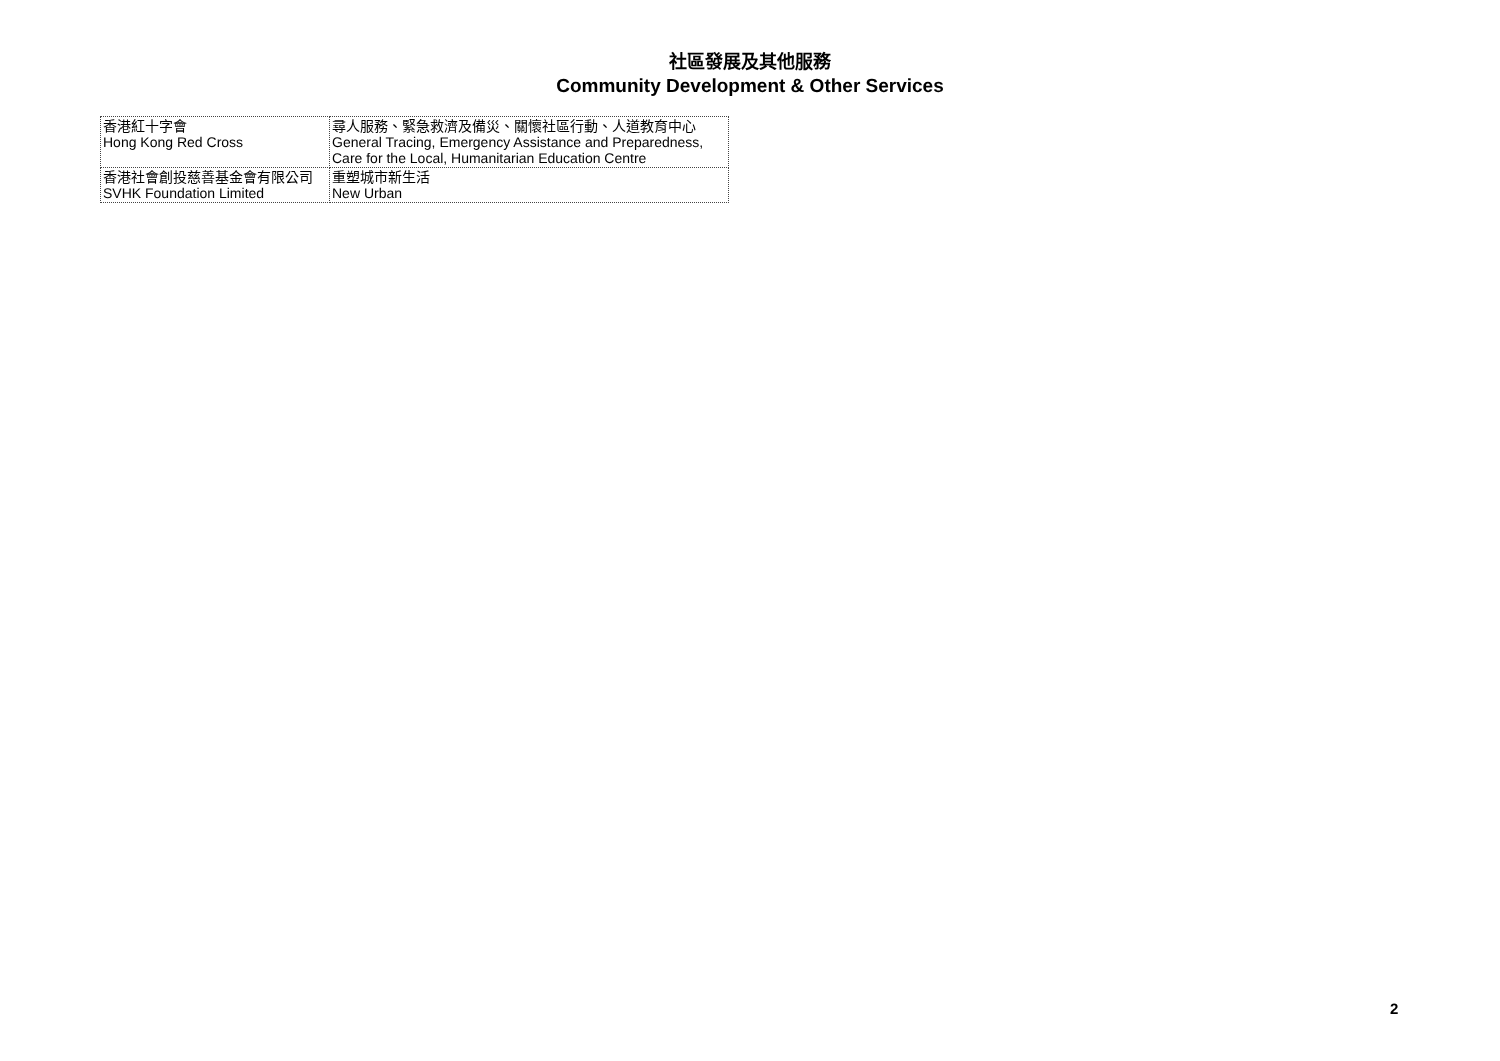社區發展及其他服務
Community Development & Other Services
| 香港紅十字會 Hong Kong Red Cross | 尋人服務、緊急救濟及備災、關懷社區行動、人道教育中心 General Tracing, Emergency Assistance and Preparedness, Care for the Local, Humanitarian Education Centre |
| 香港社會創投慈善基金會有限公司 SVHK Foundation Limited | 重塑城市新生活 New Urban |
2